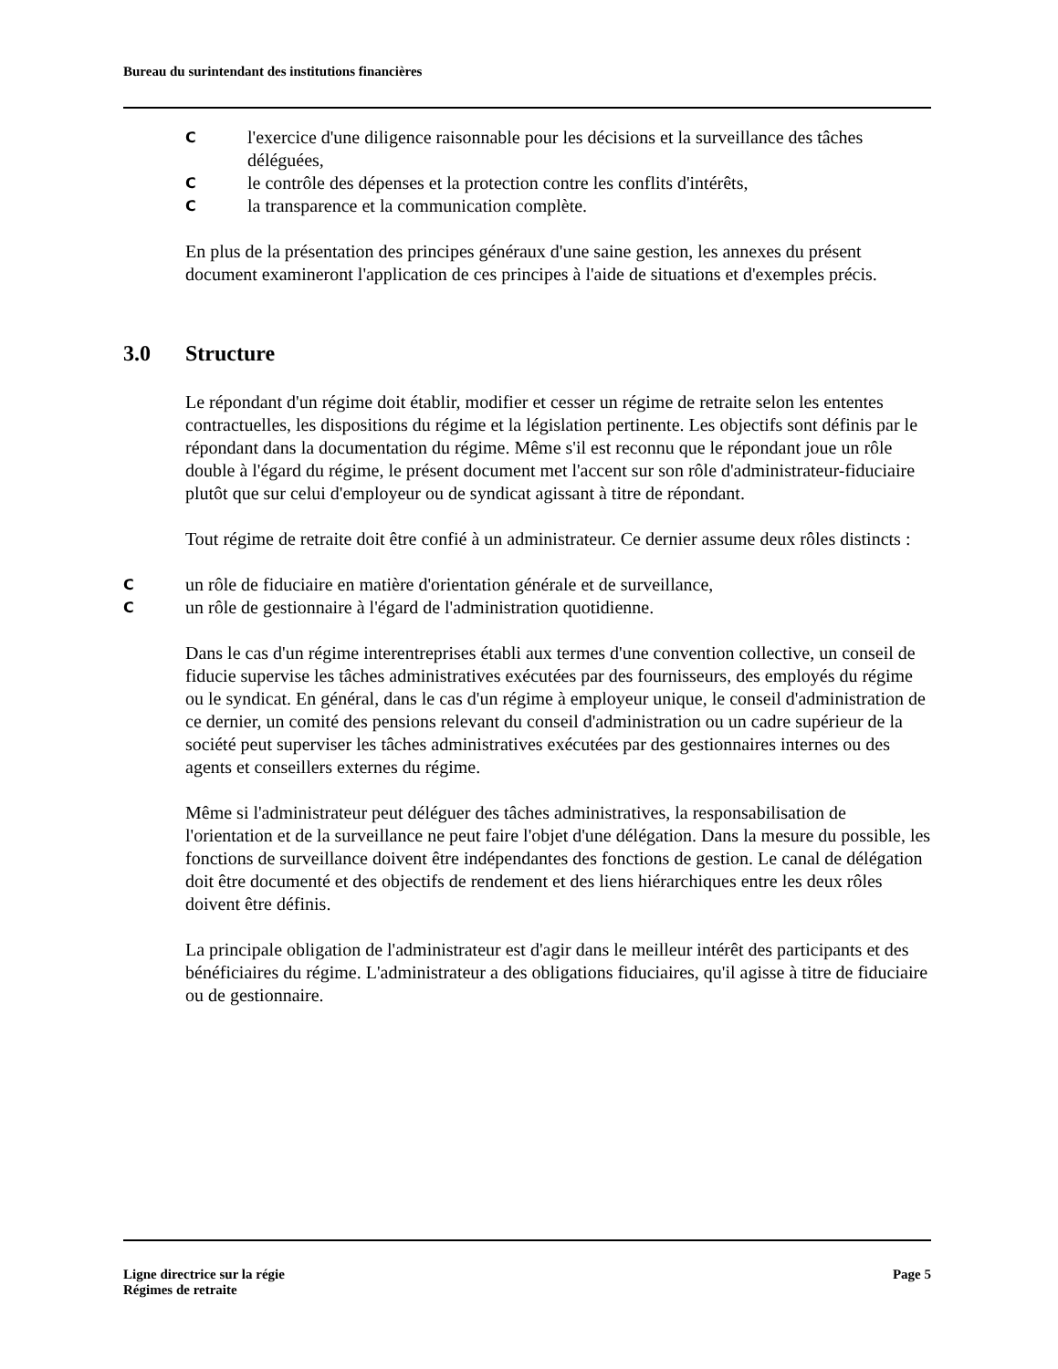Bureau du surintendant des institutions financières
Cl'exercice d'une diligence raisonnable pour les décisions et la surveillance des tâches déléguées,
Cle contrôle des dépenses et la protection contre les conflits d'intérêts,
Cla transparence et la communication complète.
En plus de la présentation des principes généraux d'une saine gestion, les annexes du présent document examineront l'application de ces principes à l'aide de situations et d'exemples précis.
3.0 Structure
Le répondant d'un régime doit établir, modifier et cesser un régime de retraite selon les ententes contractuelles, les dispositions du régime et la législation pertinente. Les objectifs sont définis par le répondant dans la documentation du régime. Même s'il est reconnu que le répondant joue un rôle double à l'égard du régime, le présent document met l'accent sur son rôle d'administrateur-fiduciaire plutôt que sur celui d'employeur ou de syndicat agissant à titre de répondant.
Tout régime de retraite doit être confié à un administrateur. Ce dernier assume deux rôles distincts :
Cun rôle de fiduciaire en matière d'orientation générale et de surveillance,
Cun rôle de gestionnaire à l'égard de l'administration quotidienne.
Dans le cas d'un régime interentreprises établi aux termes d'une convention collective, un conseil de fiducie supervise les tâches administratives exécutées par des fournisseurs, des employés du régime ou le syndicat. En général, dans le cas d'un régime à employeur unique, le conseil d'administration de ce dernier, un comité des pensions relevant du conseil d'administration ou un cadre supérieur de la société peut superviser les tâches administratives exécutées par des gestionnaires internes ou des agents et conseillers externes du régime.
Même si l'administrateur peut déléguer des tâches administratives, la responsabilisation de l'orientation et de la surveillance ne peut faire l'objet d'une délégation. Dans la mesure du possible, les fonctions de surveillance doivent être indépendantes des fonctions de gestion. Le canal de délégation doit être documenté et des objectifs de rendement et des liens hiérarchiques entre les deux rôles doivent être définis.
La principale obligation de l'administrateur est d'agir dans le meilleur intérêt des participants et des bénéficiaires du régime. L'administrateur a des obligations fiduciaires, qu'il agisse à titre de fiduciaire ou de gestionnaire.
Ligne directrice sur la régie
Régimes de retraite Page 5